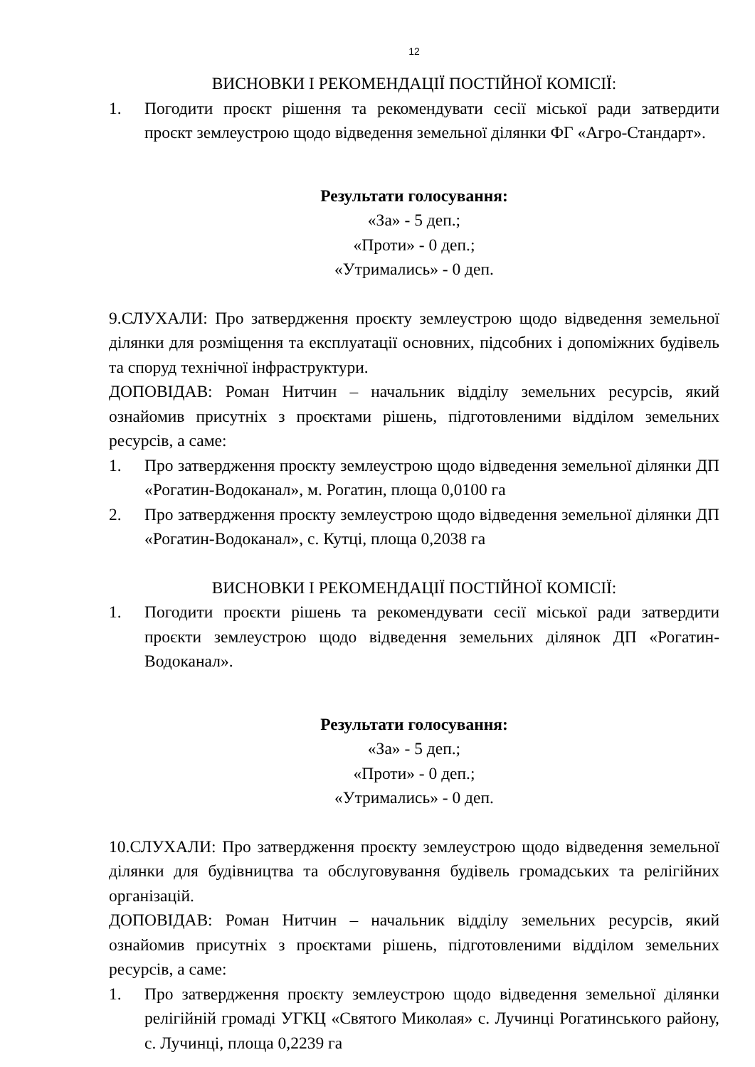12
ВИСНОВКИ І РЕКОМЕНДАЦІЇ ПОСТІЙНОЇ КОМІСІЇ:
1. Погодити проєкт рішення та рекомендувати сесії міської ради затвердити проєкт землеустрою щодо відведення земельної ділянки ФГ «Агро-Стандарт».
Результати голосування:
«За» - 5 деп.;
«Проти» - 0 деп.;
«Утримались» - 0 деп.
9.СЛУХАЛИ: Про затвердження проєкту землеустрою щодо відведення земельної ділянки для розміщення та експлуатації основних, підсобних і допоміжних будівель та споруд технічної інфраструктури.
ДОПОВІДАВ: Роман Нитчин – начальник відділу земельних ресурсів, який ознайомив присутніх з проєктами рішень, підготовленими відділом земельних ресурсів, а саме:
1. Про затвердження проєкту землеустрою щодо відведення земельної ділянки ДП «Рогатин-Водоканал», м. Рогатин, площа 0,0100 га
2. Про затвердження проєкту землеустрою щодо відведення земельної ділянки ДП «Рогатин-Водоканал», с. Кутці, площа 0,2038 га
ВИСНОВКИ І РЕКОМЕНДАЦІЇ ПОСТІЙНОЇ КОМІСІЇ:
1. Погодити проєкти рішень та рекомендувати сесії міської ради затвердити проєкти землеустрою щодо відведення земельних ділянок ДП «Рогатин-Водоканал».
Результати голосування:
«За» - 5 деп.;
«Проти» - 0 деп.;
«Утримались» - 0 деп.
10.СЛУХАЛИ: Про затвердження проєкту землеустрою щодо відведення земельної ділянки для будівництва та обслуговування будівель громадських та релігійних організацій.
ДОПОВІДАВ: Роман Нитчин – начальник відділу земельних ресурсів, який ознайомив присутніх з проєктами рішень, підготовленими відділом земельних ресурсів, а саме:
1. Про затвердження проєкту землеустрою щодо відведення земельної ділянки релігійній громаді УГКЦ «Святого Миколая» с. Лучинці Рогатинського району, с. Лучинці, площа 0,2239 га